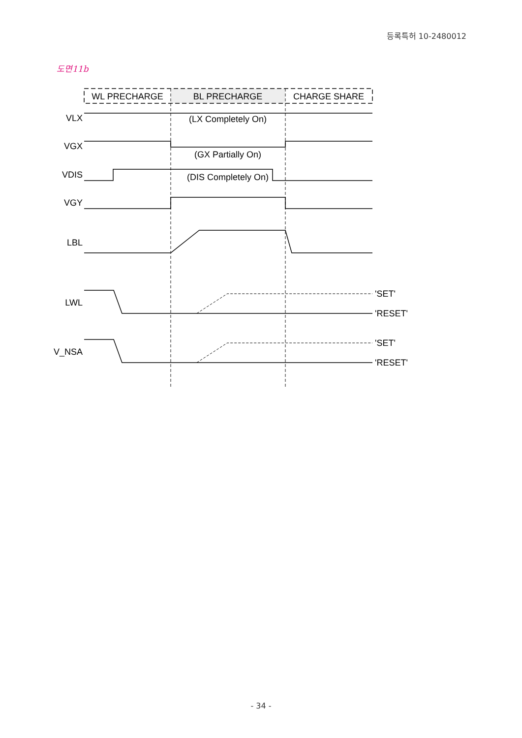등록특허 10-2480012
도면11b
WL PRECHARGE
BL PRECHARGE
CHARGE SHARE
VLX
VGX
VDIS
VGY
LBL
LWL
V_NSA
(LX Completely On)
(GX Partially On)
(DIS Completely On)
'SET'
'RESET'
'SET'
'RESET'
- 34 -